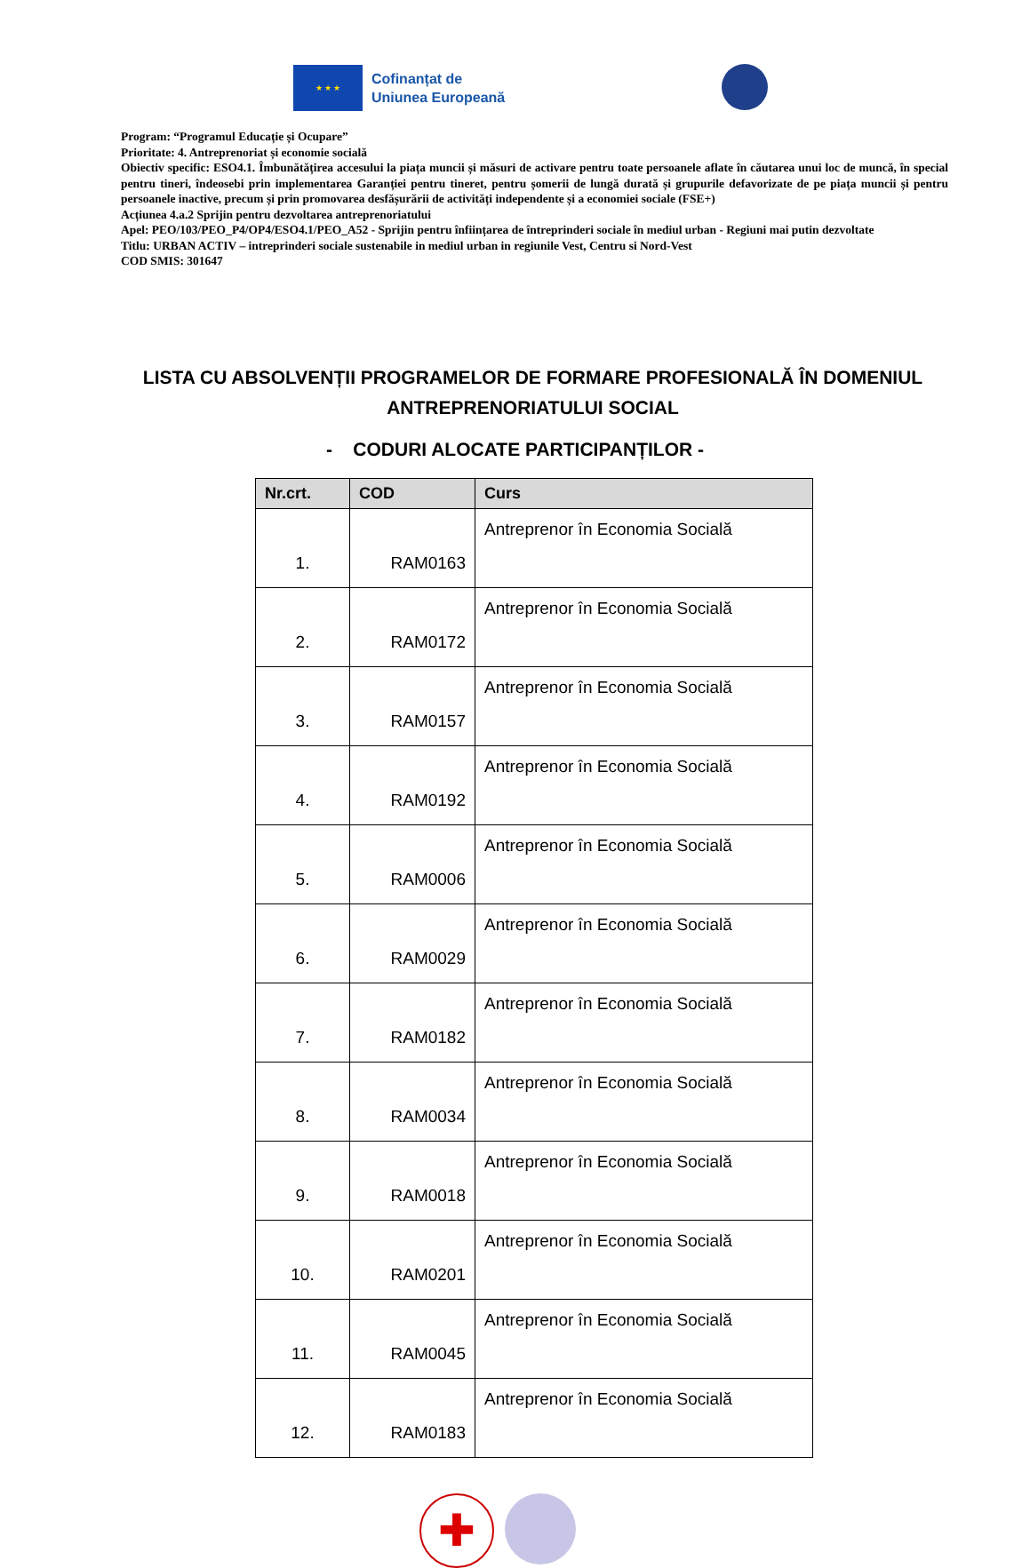★ ★ ★
Cofinanțat de
Uniunea Europeană
Program: “Programul Educație și Ocupare”
Prioritate: 4. Antreprenoriat și economie socială
Obiectiv specific: ESO4.1. Îmbunătățirea accesului la piața muncii și măsuri de activare pentru toate persoanele aflate în căutarea unui loc de muncă, în special pentru tineri, îndeosebi prin implementarea Garanției pentru tineret, pentru șomerii de lungă durată și grupurile defavorizate de pe piața muncii și pentru persoanele inactive, precum și prin promovarea desfășurării de activități independente și a economiei sociale (FSE+)
Acțiunea 4.a.2 Sprijin pentru dezvoltarea antreprenoriatului
Apel: PEO/103/PEO_P4/OP4/ESO4.1/PEO_A52 - Sprijin pentru înființarea de întreprinderi sociale în mediul urban - Regiuni mai putin dezvoltate
Titlu: URBAN ACTIV – intreprinderi sociale sustenabile in mediul urban in regiunile Vest, Centru si Nord-Vest
COD SMIS: 301647
LISTA CU ABSOLVENȚII PROGRAMELOR DE FORMARE PROFESIONALĂ ÎN DOMENIUL ANTREPRENORIATULUI SOCIAL
- CODURI ALOCATE PARTICIPANȚILOR -
| Nr.crt. | COD | Curs |
| --- | --- | --- |
| 1. | RAM0163 | Antreprenor în Economia Socială |
| 2. | RAM0172 | Antreprenor în Economia Socială |
| 3. | RAM0157 | Antreprenor în Economia Socială |
| 4. | RAM0192 | Antreprenor în Economia Socială |
| 5. | RAM0006 | Antreprenor în Economia Socială |
| 6. | RAM0029 | Antreprenor în Economia Socială |
| 7. | RAM0182 | Antreprenor în Economia Socială |
| 8. | RAM0034 | Antreprenor în Economia Socială |
| 9. | RAM0018 | Antreprenor în Economia Socială |
| 10. | RAM0201 | Antreprenor în Economia Socială |
| 11. | RAM0045 | Antreprenor în Economia Socială |
| 12. | RAM0183 | Antreprenor în Economia Socială |
✚